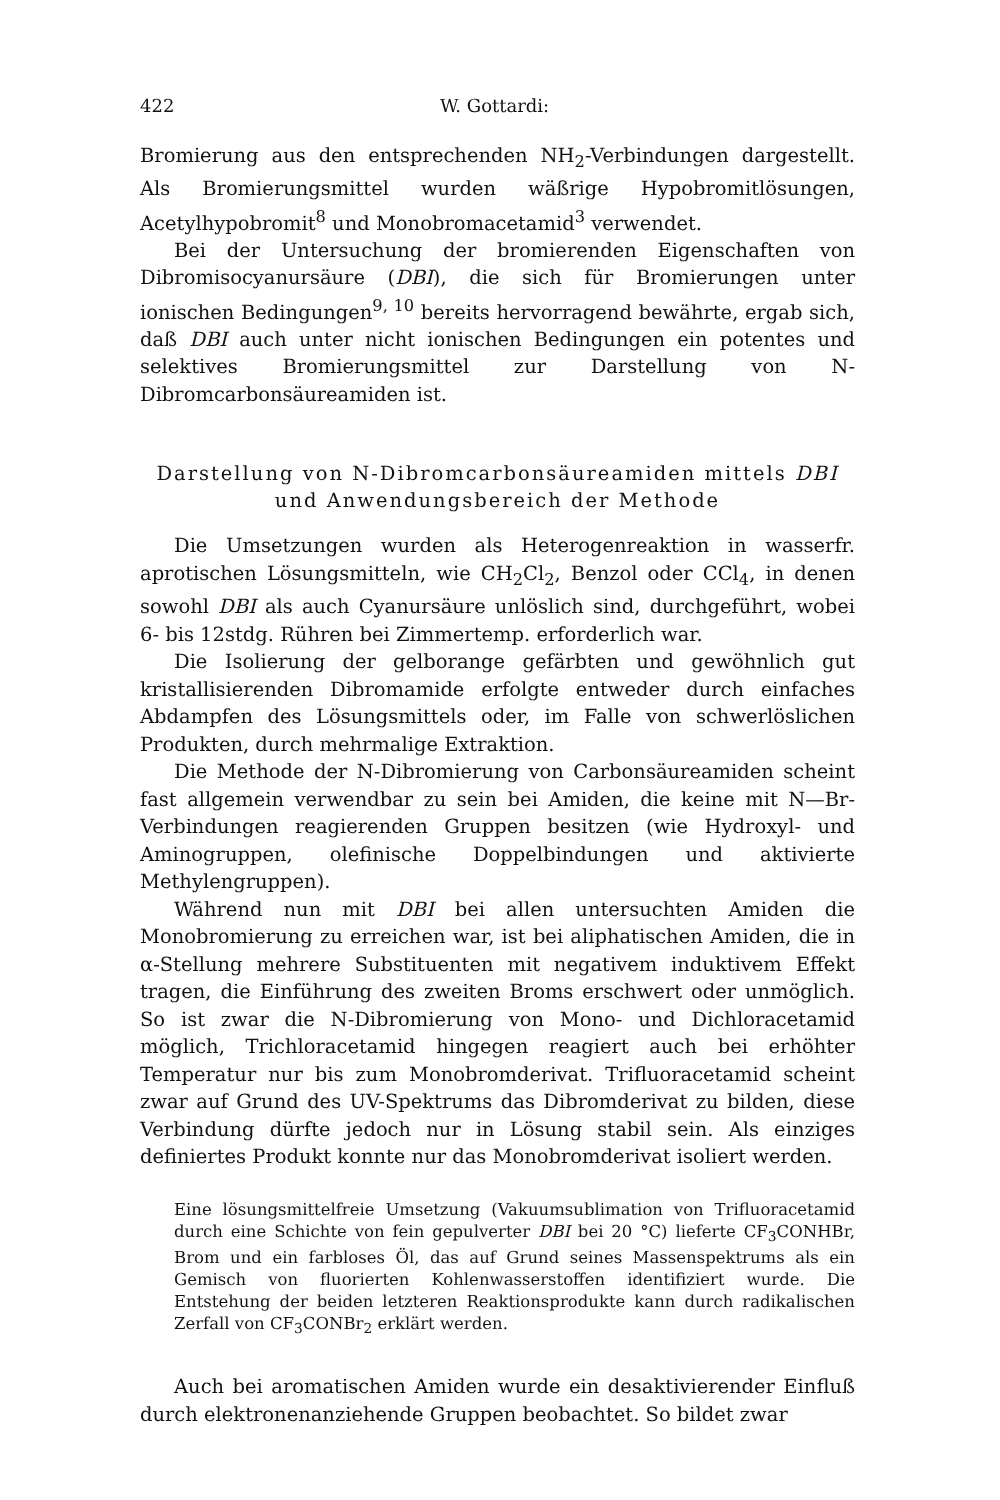422 W. Gottardi:
Bromierung aus den entsprechenden NH<sub>2</sub>-Verbindungen dargestellt. Als Bromierungsmittel wurden wäßrige Hypobromitlösungen, Acetylhypobromit<sup>8</sup> und Monobromacetamid<sup>3</sup> verwendet.
Bei der Untersuchung der bromierenden Eigenschaften von Dibromisocyanursäure (DBI), die sich für Bromierungen unter ionischen Bedingungen<sup>9, 10</sup> bereits hervorragend bewährte, ergab sich, daß DBI auch unter nicht ionischen Bedingungen ein potentes und selektives Bromierungsmittel zur Darstellung von N-Dibromcarbonsäureamiden ist.
Darstellung von N-Dibromcarbonsäureamiden mittels DBI
und Anwendungsbereich der Methode
Die Umsetzungen wurden als Heterogenreaktion in wasserfr. aprotischen Lösungsmitteln, wie CH<sub>2</sub>Cl<sub>2</sub>, Benzol oder CCl<sub>4</sub>, in denen sowohl DBI als auch Cyanursäure unlöslich sind, durchgeführt, wobei 6- bis 12stdg. Rühren bei Zimmertemp. erforderlich war.
Die Isolierung der gelborange gefärbten und gewöhnlich gut kristallisierenden Dibromamide erfolgte entweder durch einfaches Abdampfen des Lösungsmittels oder, im Falle von schwerlöslichen Produkten, durch mehrmalige Extraktion.
Die Methode der N-Dibromierung von Carbonsäureamiden scheint fast allgemein verwendbar zu sein bei Amiden, die keine mit N—Br-Verbindungen reagierenden Gruppen besitzen (wie Hydroxyl- und Aminogruppen, olefinische Doppelbindungen und aktivierte Methylengruppen).
Während nun mit DBI bei allen untersuchten Amiden die Monobromierung zu erreichen war, ist bei aliphatischen Amiden, die in α-Stellung mehrere Substituenten mit negativem induktivem Effekt tragen, die Einführung des zweiten Broms erschwert oder unmöglich. So ist zwar die N-Dibromierung von Mono- und Dichloracetamid möglich, Trichloracetamid hingegen reagiert auch bei erhöhter Temperatur nur bis zum Monobromderivat. Trifluoracetamid scheint zwar auf Grund des UV-Spektrums das Dibromderivat zu bilden, diese Verbindung dürfte jedoch nur in Lösung stabil sein. Als einziges definiertes Produkt konnte nur das Monobromderivat isoliert werden.
Eine lösungsmittelfreie Umsetzung (Vakuumsublimation von Trifluoracetamid durch eine Schichte von fein gepulverter DBI bei 20 °C) lieferte CF<sub>3</sub>CONHBr, Brom und ein farbloses Öl, das auf Grund seines Massenspektrums als ein Gemisch von fluorierten Kohlenwasserstoffen identifiziert wurde. Die Entstehung der beiden letzteren Reaktionsprodukte kann durch radikalischen Zerfall von CF<sub>3</sub>CONBr<sub>2</sub> erklärt werden.
Auch bei aromatischen Amiden wurde ein desaktivierender Einfluß durch elektronenanziehende Gruppen beobachtet. So bildet zwar